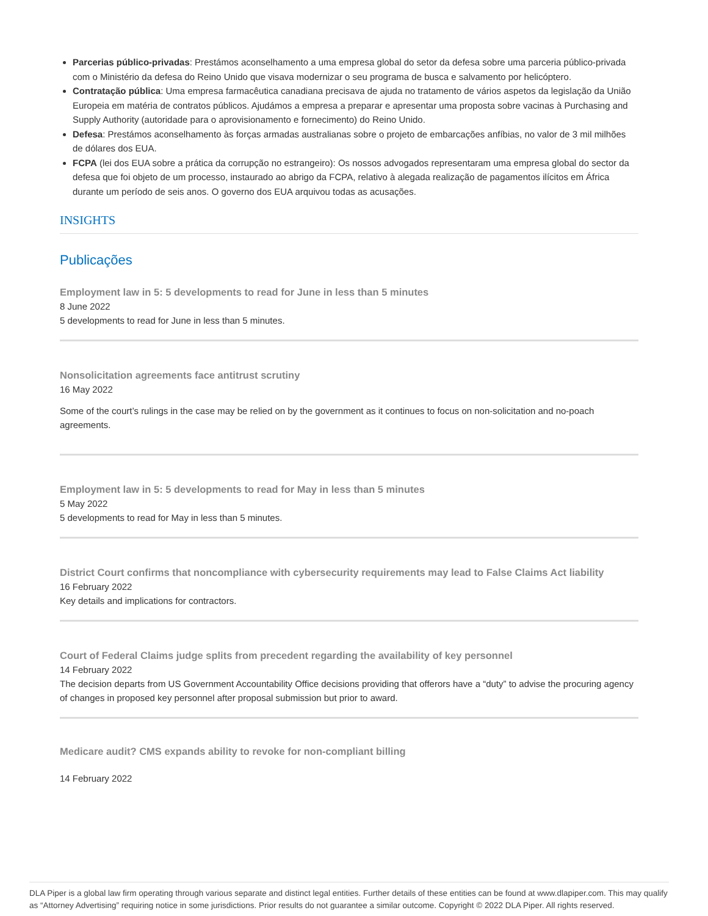Parcerias público-privadas: Prestámos aconselhamento a uma empresa global do setor da defesa sobre uma parceria público-privada com o Ministério da defesa do Reino Unido que visava modernizar o seu programa de busca e salvamento por helicóptero.
Contratação pública: Uma empresa farmacêutica canadiana precisava de ajuda no tratamento de vários aspetos da legislação da União Europeia em matéria de contratos públicos. Ajudámos a empresa a preparar e apresentar uma proposta sobre vacinas à Purchasing and Supply Authority (autoridade para o aprovisionamento e fornecimento) do Reino Unido.
Defesa: Prestámos aconselhamento às forças armadas australianas sobre o projeto de embarcações anfíbias, no valor de 3 mil milhões de dólares dos EUA.
FCPA (lei dos EUA sobre a prática da corrupção no estrangeiro): Os nossos advogados representaram uma empresa global do sector da defesa que foi objeto de um processo, instaurado ao abrigo da FCPA, relativo à alegada realização de pagamentos ilícitos em África durante um período de seis anos. O governo dos EUA arquivou todas as acusações.
INSIGHTS
Publicações
Employment law in 5: 5 developments to read for June in less than 5 minutes
8 June 2022
5 developments to read for June in less than 5 minutes.
Nonsolicitation agreements face antitrust scrutiny
16 May 2022
Some of the court’s rulings in the case may be relied on by the government as it continues to focus on non-solicitation and no-poach agreements.
Employment law in 5: 5 developments to read for May in less than 5 minutes
5 May 2022
5 developments to read for May in less than 5 minutes.
District Court confirms that noncompliance with cybersecurity requirements may lead to False Claims Act liability
16 February 2022
Key details and implications for contractors.
Court of Federal Claims judge splits from precedent regarding the availability of key personnel
14 February 2022
The decision departs from US Government Accountability Office decisions providing that offerors have a “duty” to advise the procuring agency of changes in proposed key personnel after proposal submission but prior to award.
Medicare audit? CMS expands ability to revoke for non-compliant billing
14 February 2022
DLA Piper is a global law firm operating through various separate and distinct legal entities. Further details of these entities can be found at www.dlapiper.com. This may qualify as “Attorney Advertising” requiring notice in some jurisdictions. Prior results do not guarantee a similar outcome. Copyright © 2022 DLA Piper. All rights reserved.